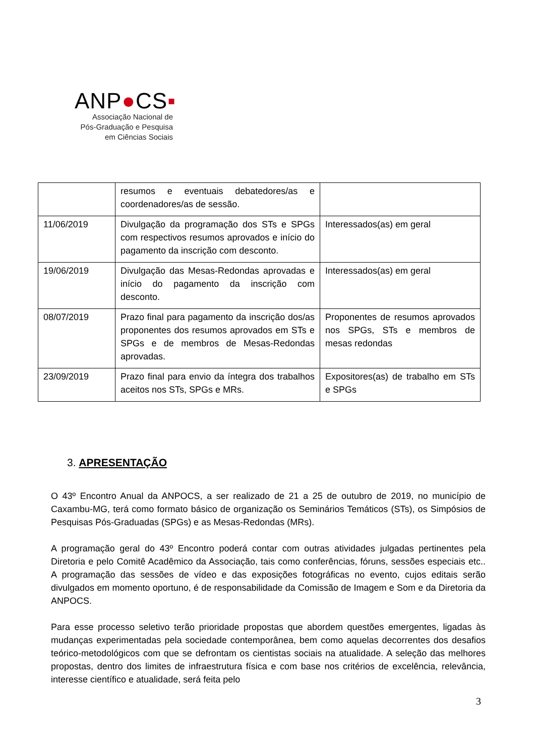ANP●CS▪
Associação Nacional de
Pós-Graduação e Pesquisa
em Ciências Sociais
| | resumos e eventuais debatedores/as e coordenadores/as de sessão. | |
| 11/06/2019 | Divulgação da programação dos STs e SPGs com respectivos resumos aprovados e início do pagamento da inscrição com desconto. | Interessados(as) em geral |
| 19/06/2019 | Divulgação das Mesas-Redondas aprovadas e início do pagamento da inscrição com desconto. | Interessados(as) em geral |
| 08/07/2019 | Prazo final para pagamento da inscrição dos/as proponentes dos resumos aprovados em STs e SPGs e de membros de Mesas-Redondas aprovadas. | Proponentes de resumos aprovados nos SPGs, STs e membros de mesas redondas |
| 23/09/2019 | Prazo final para envio da íntegra dos trabalhos aceitos nos STs, SPGs e MRs. | Expositores(as) de trabalho em STs e SPGs |
3. APRESENTAÇÃO
O 43º Encontro Anual da ANPOCS, a ser realizado de 21 a 25 de outubro de 2019, no município de Caxambu-MG, terá como formato básico de organização os Seminários Temáticos (STs), os Simpósios de Pesquisas Pós-Graduadas (SPGs) e as Mesas-Redondas (MRs).
A programação geral do 43º Encontro poderá contar com outras atividades julgadas pertinentes pela Diretoria e pelo Comitê Acadêmico da Associação, tais como conferências, fóruns, sessões especiais etc.. A programação das sessões de vídeo e das exposições fotográficas no evento, cujos editais serão divulgados em momento oportuno, é de responsabilidade da Comissão de Imagem e Som e da Diretoria da ANPOCS.
Para esse processo seletivo terão prioridade propostas que abordem questões emergentes, ligadas às mudanças experimentadas pela sociedade contemporânea, bem como aquelas decorrentes dos desafios teórico-metodológicos com que se defrontam os cientistas sociais na atualidade. A seleção das melhores propostas, dentro dos limites de infraestrutura física e com base nos critérios de excelência, relevância, interesse científico e atualidade, será feita pelo
3